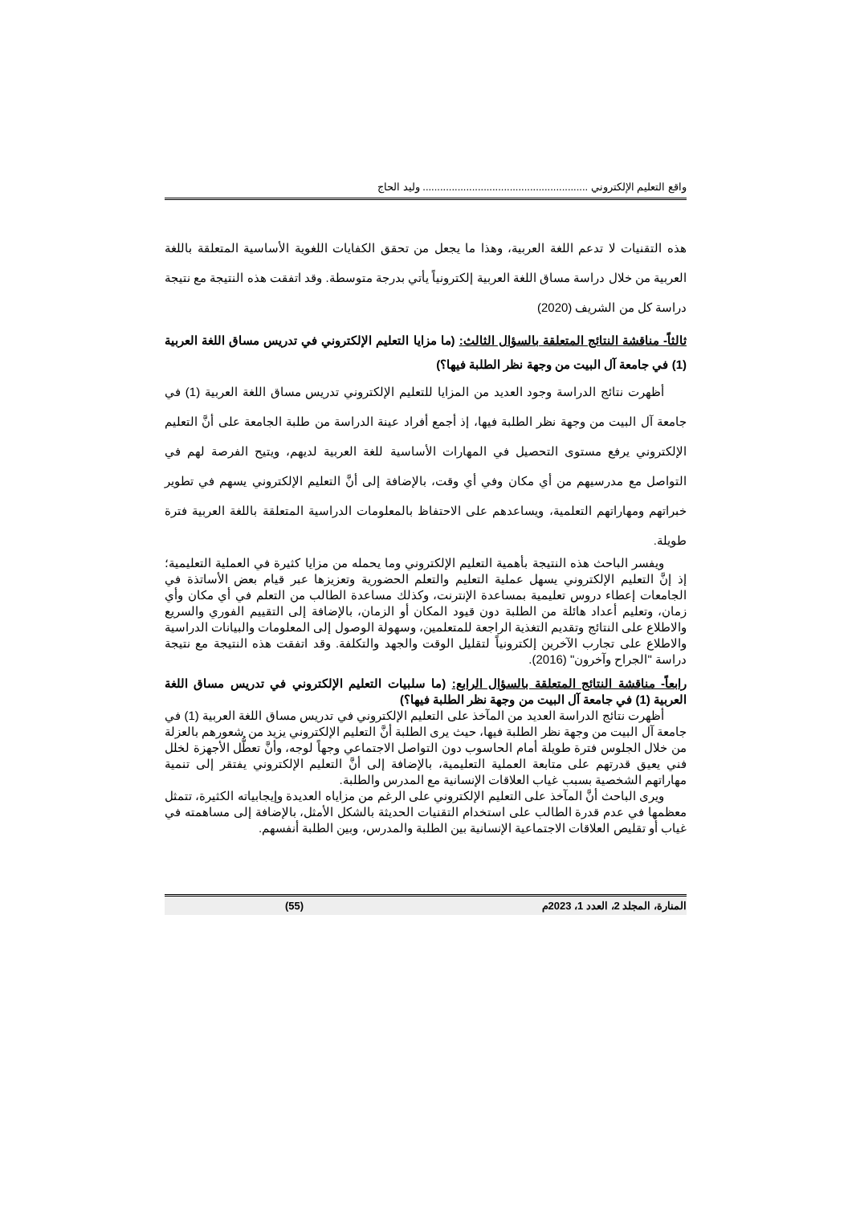واقع التعليم الإلكتروني ......................................................... وليد الحاج
هذه التقنيات لا تدعم اللغة العربية، وهذا ما يجعل من تحقق الكفايات اللغوية الأساسية المتعلقة باللغة العربية من خلال دراسة مساق اللغة العربية إلكترونياً يأتي بدرجة متوسطة. وقد اتفقت هذه النتيجة مع نتيجة دراسة كل من الشريف (2020)
ثالثاً- مناقشة النتائج المتعلقة بالسؤال الثالث: (ما مزايا التعليم الإلكتروني في تدريس مساق اللغة العربية (1) في جامعة آل البيت من وجهة نظر الطلبة فيها؟)
أظهرت نتائج الدراسة وجود العديد من المزايا للتعليم الإلكتروني تدريس مساق اللغة العربية (1) في جامعة آل البيت من وجهة نظر الطلبة فيها، إذ أجمع أفراد عينة الدراسة من طلبة الجامعة على أنَّ التعليم الإلكتروني يرفع مستوى التحصيل في المهارات الأساسية للغة العربية لديهم، ويتيح الفرصة لهم في التواصل مع مدرسيهم من أي مكان وفي أي وقت، بالإضافة إلى أنَّ التعليم الإلكتروني يسهم في تطوير خبراتهم ومهاراتهم التعلمية، ويساعدهم على الاحتفاظ بالمعلومات الدراسية المتعلقة باللغة العربية فترة طويلة.
ويفسر الباحث هذه النتيجة بأهمية التعليم الإلكتروني وما يحمله من مزايا كثيرة في العملية التعليمية؛ إذ إنَّ التعليم الإلكتروني يسهل عملية التعليم والتعلم الحضورية وتعزيزها عبر قيام بعض الأساتذة في الجامعات إعطاء دروس تعليمية بمساعدة الإنترنت، وكذلك مساعدة الطالب من التعلم في أي مكان وأي زمان، وتعليم أعداد هائلة من الطلبة دون قيود المكان أو الزمان، بالإضافة إلى التقييم الفوري والسريع والاطلاع على النتائج وتقديم التغذية الراجعة للمتعلمين، وسهولة الوصول إلى المعلومات والبيانات الدراسية والاطلاع على تجارب الآخرين إلكترونياً لتقليل الوقت والجهد والتكلفة. وقد اتفقت هذه النتيجة مع نتيجة دراسة "الجراح وآخرون" (2016).
رابعاً- مناقشة النتائج المتعلقة بالسؤال الرابع: (ما سلبيات التعليم الإلكتروني في تدريس مساق اللغة العربية (1) في جامعة آل البيت من وجهة نظر الطلبة فيها؟)
أظهرت نتائج الدراسة العديد من المآخذ على التعليم الإلكتروني في تدريس مساق اللغة العربية (1) في جامعة آل البيت من وجهة نظر الطلبة فيها، حيث يرى الطلبة أنَّ التعليم الإلكتروني يزيد من شعورهم بالعزلة من خلال الجلوس فترة طويلة أمام الحاسوب دون التواصل الاجتماعي وجهاً لوجه، وأنَّ تعطُّل الأجهزة لخلل فني يعيق قدرتهم على متابعة العملية التعليمية، بالإضافة إلى أنَّ التعليم الإلكتروني يفتقر إلى تنمية مهاراتهم الشخصية بسبب غياب العلاقات الإنسانية مع المدرس والطلبة.
ويرى الباحث أنَّ المآخذ على التعليم الإلكتروني على الرغم من مزاياه العديدة وإيجابياته الكثيرة، تتمثل معظمها في عدم قدرة الطالب على استخدام التقنيات الحديثة بالشكل الأمثل، بالإضافة إلى مساهمته في غياب أو تقليص العلاقات الاجتماعية الإنسانية بين الطلبة والمدرس، وبين الطلبة أنفسهم.
المنارة، المجلد 2، العدد 1، 2023م (55)